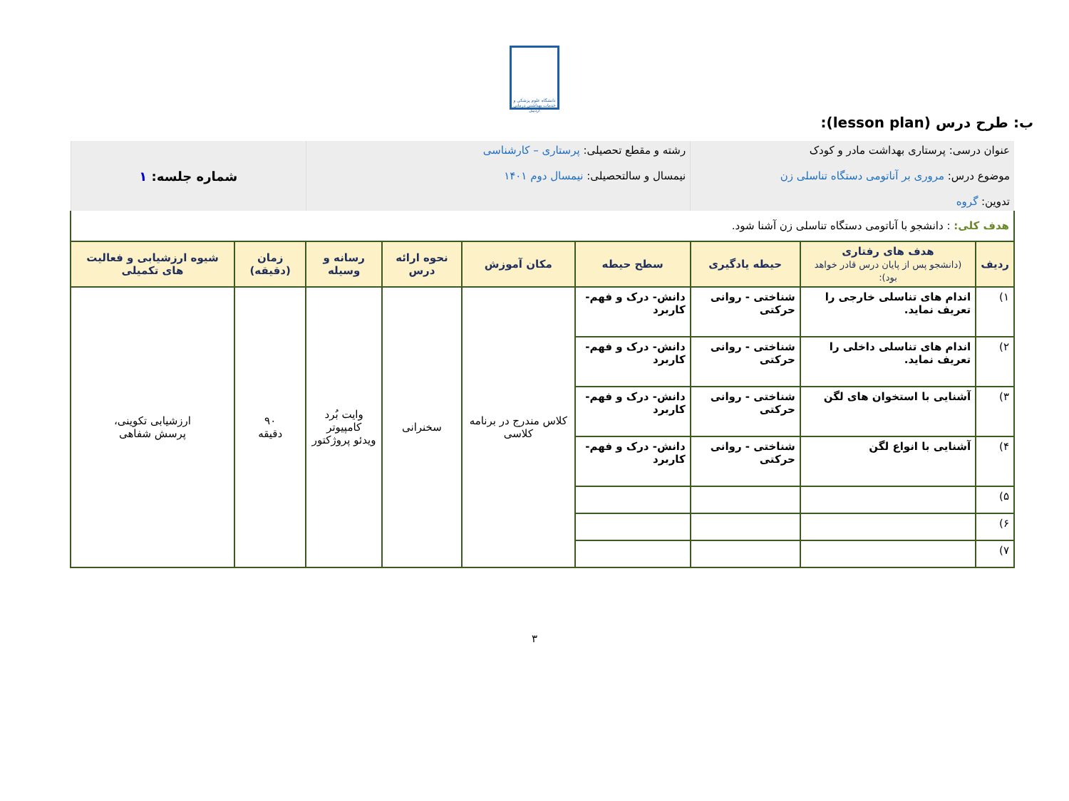دانشگاه علوم پزشکی و خدمات بهداشتی درمانی اردبیل
ب: طرح درس (lesson plan):
| عنوان درسی: پرستاری بهداشت مادر و کودک موضوع درس: مروری بر آناتومی دستگاه تناسلی زن تدوین: گروه | | | رشته و مقطع تحصیلی: پرستاری – کارشناسی نیمسال و سالتحصیلی: نیمسال دوم ۱۴۰۱ | | | | شماره جلسه: ۱ | |
| هدف کلی: : دانشجو با آناتومی دستگاه تناسلی زن آشنا شود. | | | | | | | | |
| ردیف | هدف های رفتاری (دانشجو پس از پایان درس قادر خواهد بود): | حیطه یادگیری | سطح حیطه | مکان آموزش | نحوه ارائه درس | رسانه و وسیله | زمان (دقیقه) | شیوه ارزشیابی و فعالیت های تکمیلی |
| ۱) | اندام های تناسلی خارجی را تعریف نماید. | شناختی - روانی حرکتی | دانش- درک و فهم- کاربرد | کلاس مندرج در برنامه کلاسی | سخنرانی | وایت بُرد کامپیوتر ویدئو پروژکتور | ۹۰ دقیقه | ارزشیابی تکوینی، پرسش شفاهی |
| ۲) | اندام های تناسلی داخلی را تعریف نماید. | شناختی - روانی حرکتی | دانش- درک و فهم- کاربرد | | | | | |
| ۳) | آشنایی با استخوان های لگن | شناختی - روانی حرکتی | دانش- درک و فهم- کاربرد | | | | | |
| ۴) | آشنایی با انواع لگن | شناختی - روانی حرکتی | دانش- درک و فهم- کاربرد | | | | | |
| ۵) | | | | | | | | |
| ۶) | | | | | | | | |
| ۷) | | | | | | | | |
۳